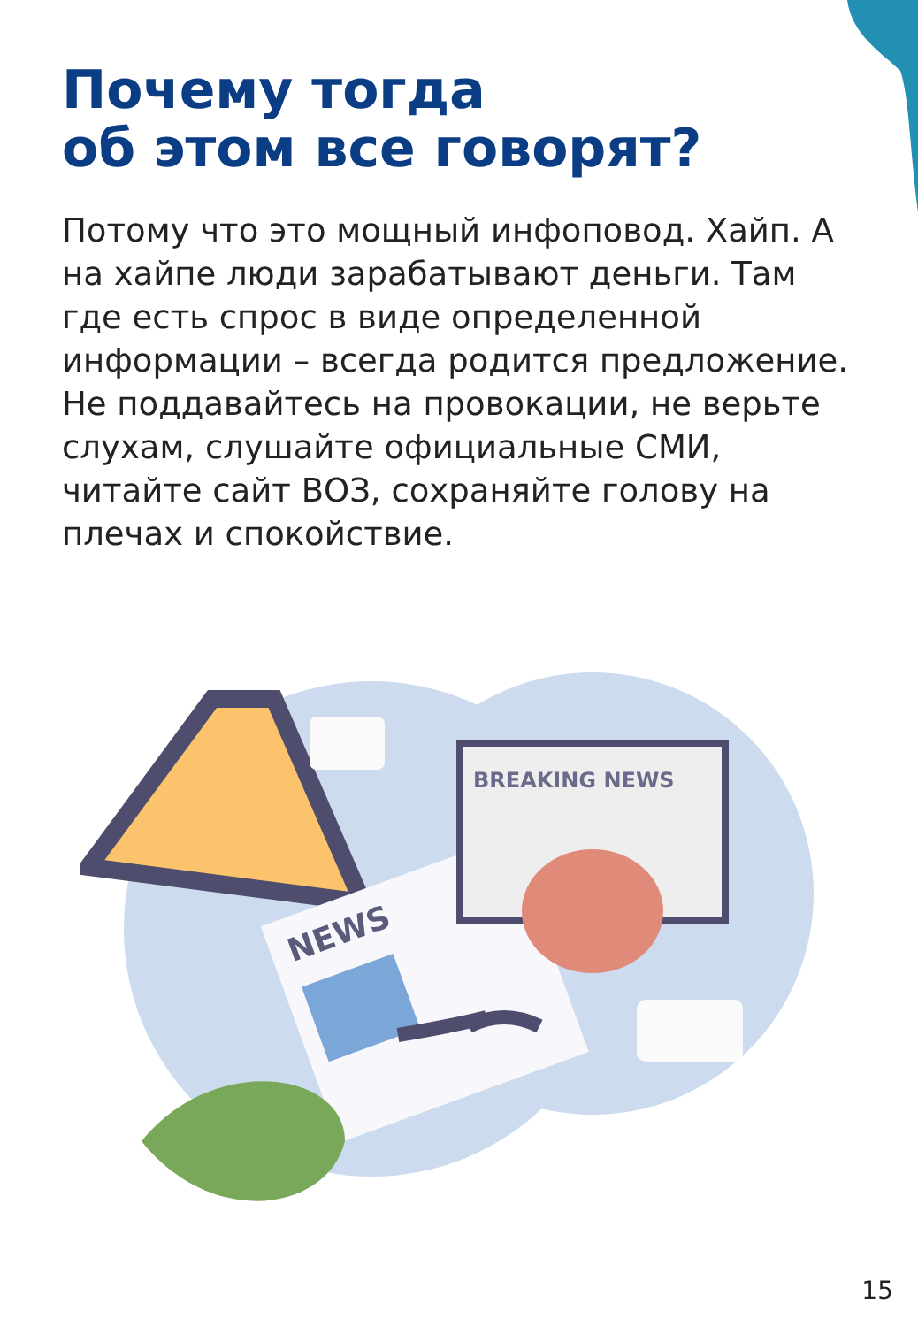Почему тогда
об этом все говорят?
Потому что это мощный инфоповод. Хайп. А на хайпе люди зарабатывают деньги. Там где есть спрос в виде определенной информации – всегда родится предложение. Не поддавайтесь на провокации, не верьте слухам, слушайте официальные СМИ, читайте сайт ВОЗ, сохраняйте голову на плечах и спокойствие.
NEWS
BREAKING NEWS
15